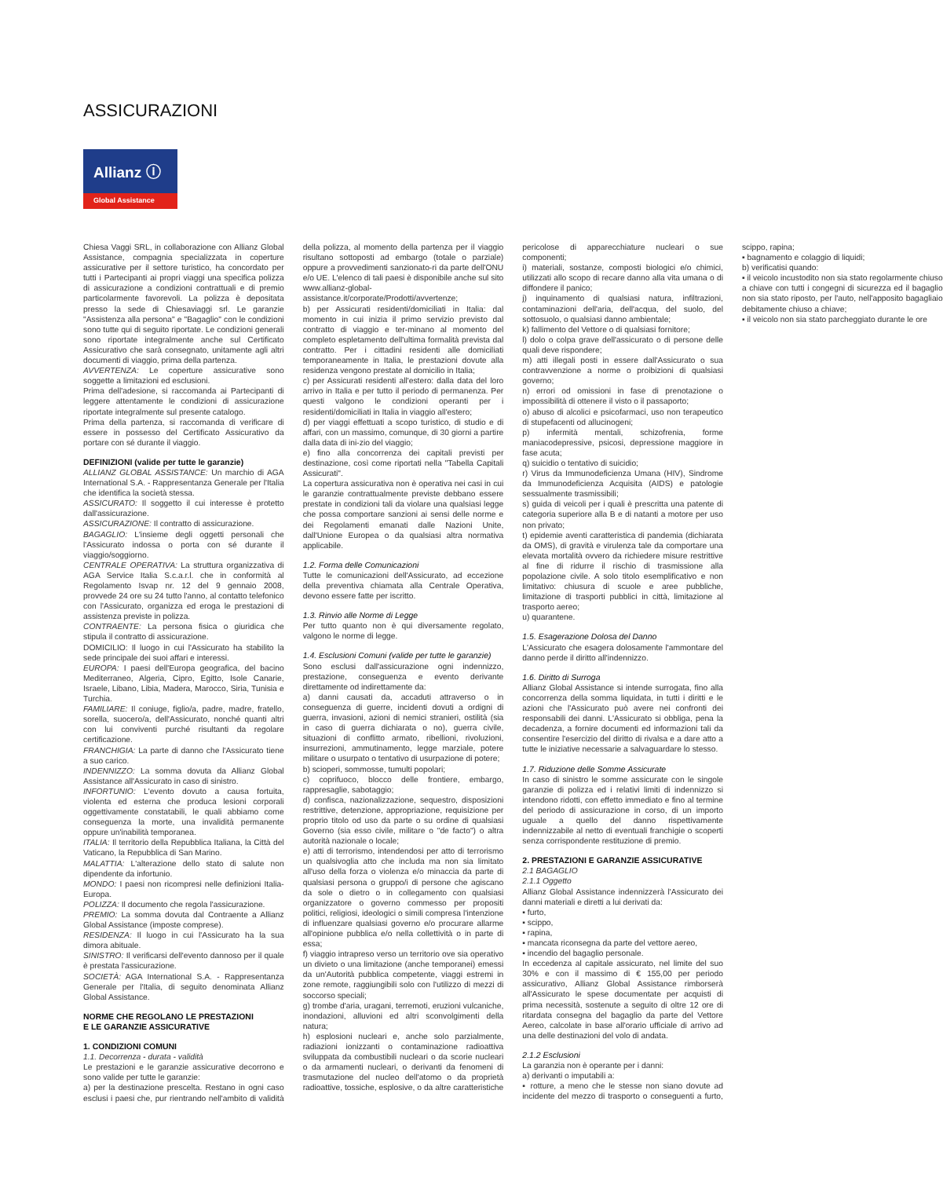ASSICURAZIONI
Allianz ⓘ
Global Assistance
Chiesa Vaggi SRL, in collaborazione con Allianz Global Assistance, compagnia specializzata in coperture assicurative per il settore turistico, ha concordato per tutti i Partecipanti ai propri viaggi una specifica polizza di assicurazione a condizioni contrattuali e di premio particolarmente favorevoli. La polizza è depositata presso la sede di Chiesaviaggi srl. Le garanzie "Assistenza alla persona" e "Bagaglio" con le condizioni sono tutte qui di seguito riportate. Le condizioni generali sono riportate integralmente anche sul Certificato Assicurativo che sarà consegnato, unitamente agli altri documenti di viaggio, prima della partenza.
AVVERTENZA: Le coperture assicurative sono soggette a limitazioni ed esclusioni.
Prima dell'adesione, si raccomanda ai Partecipanti di leggere attentamente le condizioni di assicurazione riportate integralmente sul presente catalogo.
Prima della partenza, si raccomanda di verificare di essere in possesso del Certificato Assicurativo da portare con sé durante il viaggio.
DEFINIZIONI (valide per tutte le garanzie)
ALLIANZ GLOBAL ASSISTANCE: Un marchio di AGA International S.A. - Rappresentanza Generale per l'Italia che identifica la società stessa.
ASSICURATO: Il soggetto il cui interesse è protetto dall'assicurazione.
ASSICURAZIONE: Il contratto di assicurazione.
BAGAGLIO: L'insieme degli oggetti personali che l'Assicurato indossa o porta con sé durante il viaggio/soggiorno.
CENTRALE OPERATIVA: La struttura organizzativa di AGA Service Italia S.c.a.r.l. che in conformità al Regolamento Isvap nr. 12 del 9 gennaio 2008, provvede 24 ore su 24 tutto l'anno, al contatto telefonico con l'Assicurato, organizza ed eroga le prestazioni di assistenza previste in polizza.
CONTRAENTE: La persona fisica o giuridica che stipula il contratto di assicurazione.
DOMICILIO: Il luogo in cui l'Assicurato ha stabilito la sede principale dei suoi affari e interessi.
EUROPA: I paesi dell'Europa geografica, del bacino Mediterraneo, Algeria, Cipro, Egitto, Isole Canarie, Israele, Libano, Libia, Madera, Marocco, Siria, Tunisia e Turchia.
FAMILIARE: Il coniuge, figlio/a, padre, madre, fratello, sorella, suocero/a, dell'Assicurato, nonché quanti altri con lui conviventi purché risultanti da regolare certificazione.
FRANCHIGIA: La parte di danno che l'Assicurato tiene a suo carico.
INDENNIZZO: La somma dovuta da Allianz Global Assistance all'Assicurato in caso di sinistro.
INFORTUNIO: L'evento dovuto a causa fortuita, violenta ed esterna che produca lesioni corporali oggettivamente constatabili, le quali abbiamo come conseguenza la morte, una invalidità permanente oppure un'inabilità temporanea.
ITALIA: Il territorio della Repubblica Italiana, la Città del Vaticano, la Repubblica di San Marino.
MALATTIA: L'alterazione dello stato di salute non dipendente da infortunio.
MONDO: I paesi non ricompresi nelle definizioni Italia-Europa.
POLIZZA: Il documento che regola l'assicurazione.
PREMIO: La somma dovuta dal Contraente a Allianz Global Assistance (imposte comprese).
RESIDENZA: Il luogo in cui l'Assicurato ha la sua dimora abituale.
SINISTRO: Il verificarsi dell'evento dannoso per il quale è prestata l'assicurazione.
SOCIETÀ: AGA International S.A. - Rappresentanza Generale per l'Italia, di seguito denominata Allianz Global Assistance.
NORME CHE REGOLANO LE PRESTAZIONI
E LE GARANZIE ASSICURATIVE
1. CONDIZIONI COMUNI
1.1. Decorrenza - durata - validità
Le prestazioni e le garanzie assicurative decorrono e sono valide per tutte le garanzie:
a) per la destinazione prescelta. Restano in ogni caso esclusi i paesi che, pur rientrando nell'ambito di validità della polizza, al momento della partenza per il viaggio risultano sottoposti ad embargo (totale o parziale) oppure a provvedimenti sanzionato-ri da parte dell'ONU e/o UE. L'elenco di tali paesi è disponibile anche sul sito www.allianz-global-assistance.it/corporate/Prodotti/avvertenze;
b) per Assicurati residenti/domiciliati in Italia: dal momento in cui inizia il primo servizio previsto dal contratto di viaggio e ter-minano al momento del completo espletamento dell'ultima formalità prevista dal contratto. Per i cittadini residenti alle domiciliati temporaneamente in Italia, le prestazioni dovute alla residenza vengono prestate al domicilio in Italia;
c) per Assicurati residenti all'estero: dalla data del loro arrivo in Italia e per tutto il periodo di permanenza. Per questi valgono le condizioni operanti per i residenti/domiciliati in Italia in viaggio all'estero;
d) per viaggi effettuati a scopo turistico, di studio e di affari, con un massimo, comunque, di 30 giorni a partire dalla data di ini-zio del viaggio;
e) fino alla concorrenza dei capitali previsti per destinazione, così come riportati nella "Tabella Capitali Assicurati".
La copertura assicurativa non è operativa nei casi in cui le garanzie contrattualmente previste debbano essere prestate in condizioni tali da violare una qualsiasi legge che possa comportare sanzioni ai sensi delle norme e dei Regolamenti emanati dalle Nazioni Unite, dall'Unione Europea o da qualsiasi altra normativa applicabile.
1.2. Forma delle Comunicazioni
Tutte le comunicazioni dell'Assicurato, ad eccezione della preventiva chiamata alla Centrale Operativa, devono essere fatte per iscritto.
1.3. Rinvio alle Norme di Legge
Per tutto quanto non è qui diversamente regolato, valgono le norme di legge.
1.4. Esclusioni Comuni (valide per tutte le garanzie)
Sono esclusi dall'assicurazione ogni indennizzo, prestazione, conseguenza e evento derivante direttamente od indirettamente da:
a) danni causati da, accaduti attraverso o in conseguenza di guerre, incidenti dovuti a ordigni di guerra, invasioni, azioni di nemici stranieri, ostilità (sia in caso di guerra dichiarata o no), guerra civile, situazioni di conflitto armato, ribellioni, rivoluzioni, insurrezioni, ammutinamento, legge marziale, potere militare o usurpato o tentativo di usurpazione di potere;
b) scioperi, sommosse, tumulti popolari;
c) coprifuoco, blocco delle frontiere, embargo, rappresaglie, sabotaggio;
d) confisca, nazionalizzazione, sequestro, disposizioni restrittive, detenzione, appropriazione, requisizione per proprio titolo od uso da parte o su ordine di qualsiasi Governo (sia esso civile, militare o "de facto") o altra autorità nazionale o locale;
e) atti di terrorismo, intendendosi per atto di terrorismo un qualsivoglia atto che includa ma non sia limitato all'uso della forza o violenza e/o minaccia da parte di qualsiasi persona o gruppo/i di persone che agiscano da sole o dietro o in collegamento con qualsiasi organizzatore o governo commesso per propositi politici, religiosi, ideologici o simili compresa l'intenzione di influenzare qualsiasi governo e/o procurare allarme all'opinione pubblica e/o nella collettività o in parte di essa;
f) viaggio intrapreso verso un territorio ove sia operativo un divieto o una limitazione (anche temporanei) emessi da un'Autorità pubblica competente, viaggi estremi in zone remote, raggiungibili solo con l'utilizzo di mezzi di soccorso speciali;
g) trombe d'aria, uragani, terremoti, eruzioni vulcaniche, inondazioni, alluvioni ed altri sconvolgimenti della natura;
h) esplosioni nucleari e, anche solo parzialmente, radiazioni ionizzanti o contaminazione radioattiva sviluppata da combustibili nucleari o da scorie nucleari o da armamenti nucleari, o derivanti da fenomeni di trasmutazione del nucleo dell'atomo o da proprietà radioattive, tossiche, esplosive, o da altre caratteristiche pericolose di apparecchiature nucleari o sue componenti;
i) materiali, sostanze, composti biologici e/o chimici, utilizzati allo scopo di recare danno alla vita umana o di diffondere il panico;
j) inquinamento di qualsiasi natura, infiltrazioni, contaminazioni dell'aria, dell'acqua, del suolo, del sottosuolo, o qualsiasi danno ambientale;
k) fallimento del Vettore o di qualsiasi fornitore;
l) dolo o colpa grave dell'assicurato o di persone delle quali deve rispondere;
m) atti illegali posti in essere dall'Assicurato o sua contravvenzione a norme o proibizioni di qualsiasi governo;
n) errori od omissioni in fase di prenotazione o impossibilità di ottenere il visto o il passaporto;
o) abuso di alcolici e psicofarmaci, uso non terapeutico di stupefacenti od allucinogeni;
p) infermità mentali, schizofrenia, forme maniacodepressive, psicosi, depressione maggiore in fase acuta;
q) suicidio o tentativo di suicidio;
r) Virus da Immunodeficienza Umana (HIV), Sindrome da Immunodeficienza Acquisita (AIDS) e patologie sessualmente trasmissibili;
s) guida di veicoli per i quali è prescritta una patente di categoria superiore alla B e di natanti a motore per uso non privato;
t) epidemie aventi caratteristica di pandemia (dichiarata da OMS), di gravità e virulenza tale da comportare una elevata mortalità ovvero da richiedere misure restrittive al fine di ridurre il rischio di trasmissione alla popolazione civile. A solo titolo esemplificativo e non limitativo: chiusura di scuole e aree pubbliche, limitazione di trasporti pubblici in città, limitazione al trasporto aereo;
u) quarantene.
1.5. Esagerazione Dolosa del Danno
L'Assicurato che esagera dolosamente l'ammontare del danno perde il diritto all'indennizzo.
1.6. Diritto di Surroga
Allianz Global Assistance si intende surrogata, fino alla concorrenza della somma liquidata, in tutti i diritti e le azioni che l'Assicurato può avere nei confronti dei responsabili dei danni. L'Assicurato si obbliga, pena la decadenza, a fornire documenti ed informazioni tali da consentire l'esercizio del diritto di rivalsa e a dare atto a tutte le iniziative necessarie a salvaguardare lo stesso.
1.7. Riduzione delle Somme Assicurate
In caso di sinistro le somme assicurate con le singole garanzie di polizza ed i relativi limiti di indennizzo si intendono ridotti, con effetto immediato e fino al termine del periodo di assicurazione in corso, di un importo uguale a quello del danno rispettivamente indennizzabile al netto di eventuali franchigie o scoperti senza corrispondente restituzione di premio.
2. PRESTAZIONI E GARANZIE ASSICURATIVE
2.1 BAGAGLIO
2.1.1 Oggetto
Allianz Global Assistance indennizzerà l'Assicurato dei danni materiali e diretti a lui derivati da:
▪ furto,
▪ scippo,
▪ rapina,
▪ mancata riconsegna da parte del vettore aereo,
▪ incendio del bagaglio personale.
In eccedenza al capitale assicurato, nel limite del suo 30% e con il massimo di € 155,00 per periodo assicurativo, Allianz Global Assistance rimborserà all'Assicurato le spese documentate per acquisti di prima necessità, sostenute a seguito di oltre 12 ore di ritardata consegna del bagaglio da parte del Vettore Aereo, calcolate in base all'orario ufficiale di arrivo ad una delle destinazioni del volo di andata.
2.1.2 Esclusioni
La garanzia non è operante per i danni:
a) derivanti o imputabili a:
▪ rotture, a meno che le stesse non siano dovute ad incidente del mezzo di trasporto o conseguenti a furto, scippo, rapina;
▪ bagnamento e colaggio di liquidi;
b) verificatisi quando:
▪ il veicolo incustodito non sia stato regolarmente chiuso a chiave con tutti i congegni di sicurezza ed il bagaglio non sia stato riposto, per l'auto, nell'apposito bagagliaio debitamente chiuso a chiave;
▪ il veicolo non sia stato parcheggiato durante le ore